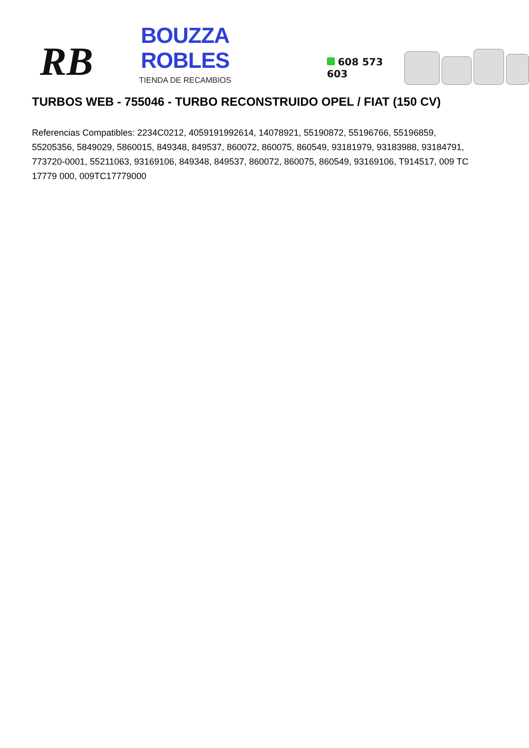RB
BOUZZA ROBLES
TIENDA DE RECAMBIOS
608 573 603
TURBOS WEB - 755046 - TURBO RECONSTRUIDO OPEL / FIAT (150 CV)
Referencias Compatibles: 2234C0212, 4059191992614, 14078921, 55190872, 55196766, 55196859, 55205356, 5849029, 5860015, 849348, 849537, 860072, 860075, 860549, 93181979, 93183988, 93184791, 773720-0001, 55211063, 93169106, 849348, 849537, 860072, 860075, 860549, 93169106, T914517, 009 TC 17779 000, 009TC17779000